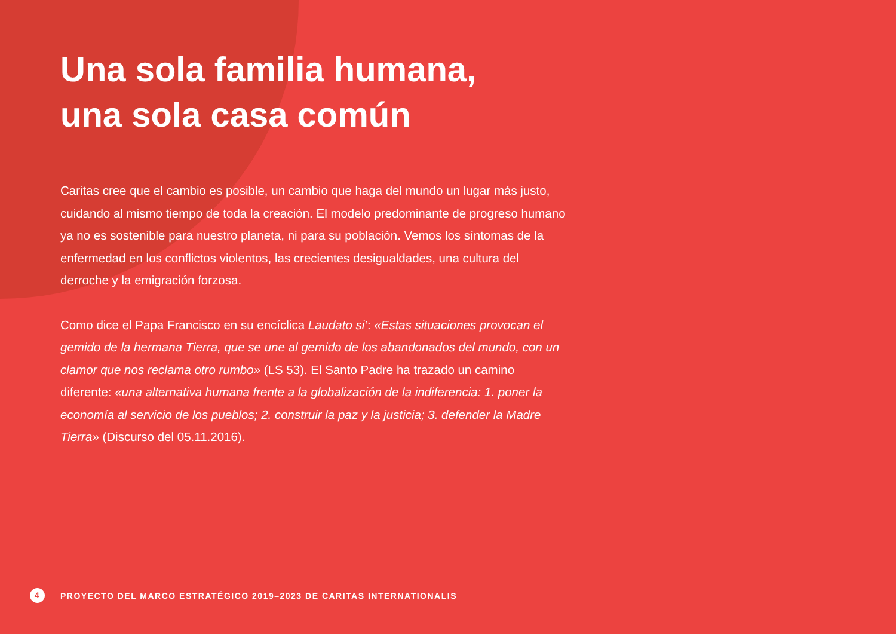Una sola familia humana,
una sola casa común
Caritas cree que el cambio es posible, un cambio que haga del mundo un lugar más justo, cuidando al mismo tiempo de toda la creación. El modelo predominante de progreso humano ya no es sostenible para nuestro planeta, ni para su población. Vemos los síntomas de la enfermedad en los conflictos violentos, las crecientes desigualdades, una cultura del derroche y la emigración forzosa.
Como dice el Papa Francisco en su encíclica Laudato si’: «Estas situaciones provocan el gemido de la hermana Tierra, que se une al gemido de los abandonados del mundo, con un clamor que nos reclama otro rumbo» (LS 53). El Santo Padre ha trazado un camino diferente: «una alternativa humana frente a la globalización de la indiferencia: 1. poner la economía al servicio de los pueblos; 2. construir la paz y la justicia; 3. defender la Madre Tierra» (Discurso del 05.11.2016).
4 PROYECTO DEL MARCO ESTRATÉGICO 2019–2023 DE CARITAS INTERNATIONALIS